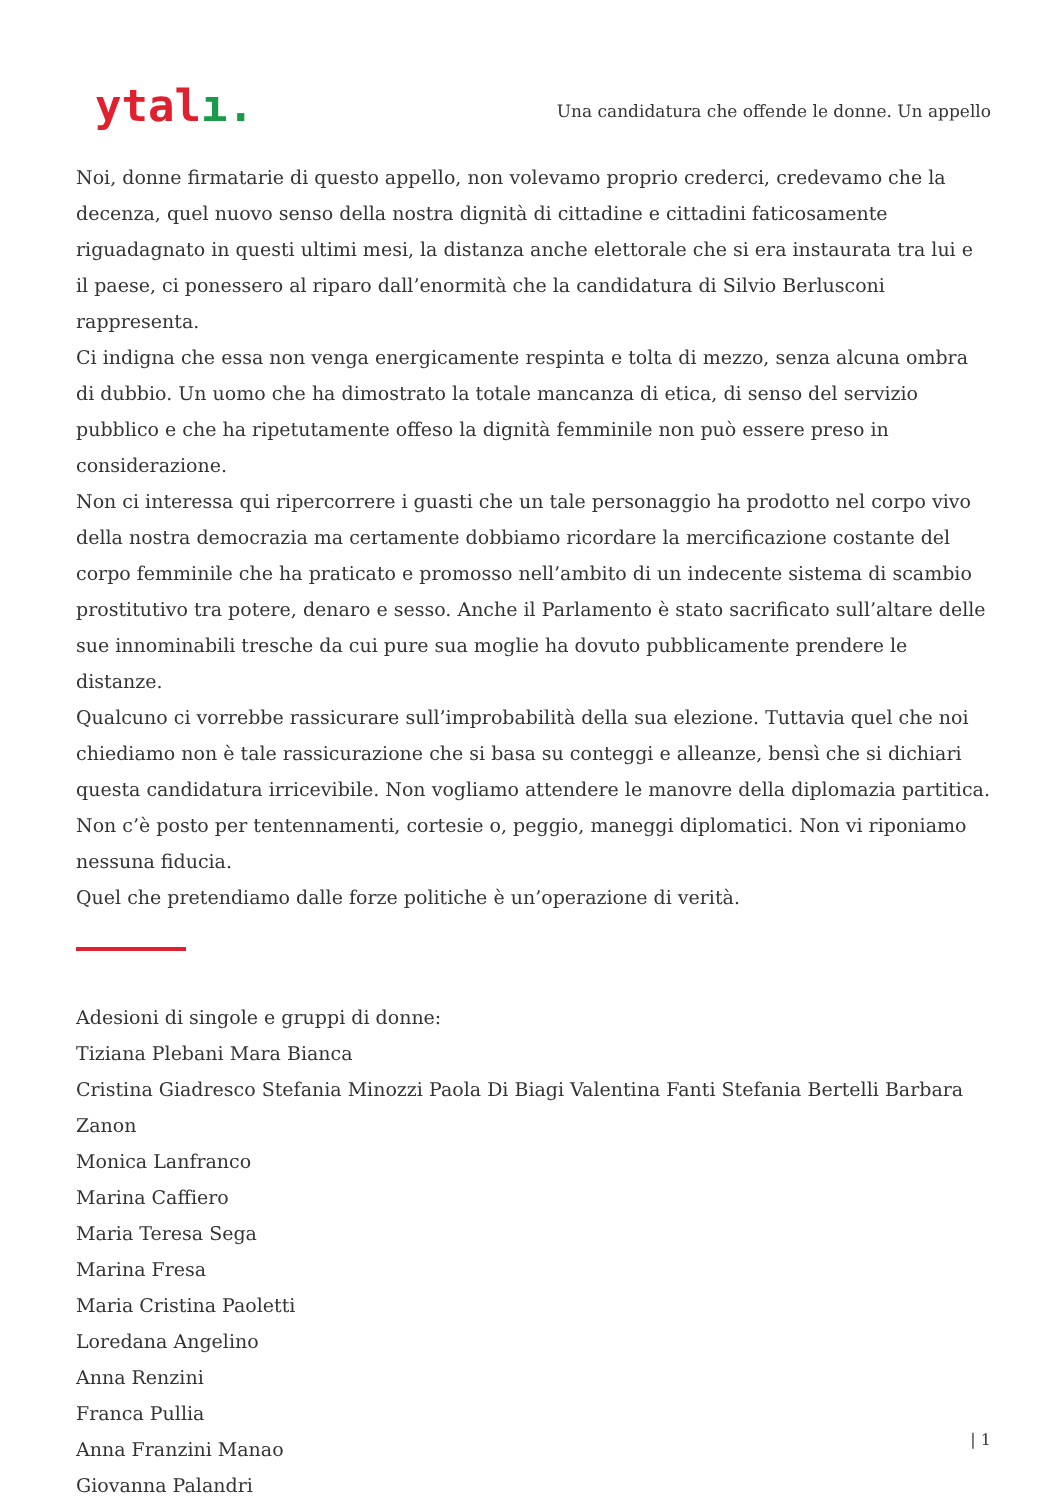ytalı.
Una candidatura che offende le donne. Un appello
Noi, donne firmatarie di questo appello, non volevamo proprio crederci, credevamo che la decenza, quel nuovo senso della nostra dignità di cittadine e cittadini faticosamente riguadagnato in questi ultimi mesi, la distanza anche elettorale che si era instaurata tra lui e il paese, ci ponessero al riparo dall’enormità che la candidatura di Silvio Berlusconi rappresenta.
Ci indigna che essa non venga energicamente respinta e tolta di mezzo, senza alcuna ombra di dubbio. Un uomo che ha dimostrato la totale mancanza di etica, di senso del servizio pubblico e che ha ripetutamente offeso la dignità femminile non può essere preso in considerazione.
Non ci interessa qui ripercorrere i guasti che un tale personaggio ha prodotto nel corpo vivo della nostra democrazia ma certamente dobbiamo ricordare la mercificazione costante del corpo femminile che ha praticato e promosso nell’ambito di un indecente sistema di scambio prostitutivo tra potere, denaro e sesso. Anche il Parlamento è stato sacrificato sull’altare delle sue innominabili tresche da cui pure sua moglie ha dovuto pubblicamente prendere le distanze.
Qualcuno ci vorrebbe rassicurare sull’improbabilità della sua elezione. Tuttavia quel che noi chiediamo non è tale rassicurazione che si basa su conteggi e alleanze, bensì che si dichiari questa candidatura irricevibile. Non vogliamo attendere le manovre della diplomazia partitica. Non c’è posto per tentennamenti, cortesie o, peggio, maneggi diplomatici. Non vi riponiamo nessuna fiducia.
Quel che pretendiamo dalle forze politiche è un’operazione di verità.
Adesioni di singole e gruppi di donne:
Tiziana Plebani Mara Bianca
Cristina Giadresco Stefania Minozzi Paola Di Biagi Valentina Fanti Stefania Bertelli Barbara Zanon
Monica Lanfranco
Marina Caffiero
Maria Teresa Sega
Marina Fresa
Maria Cristina Paoletti
Loredana Angelino
Anna Renzini
Franca Pullia
Anna Franzini Manao
Giovanna Palandri
| 1